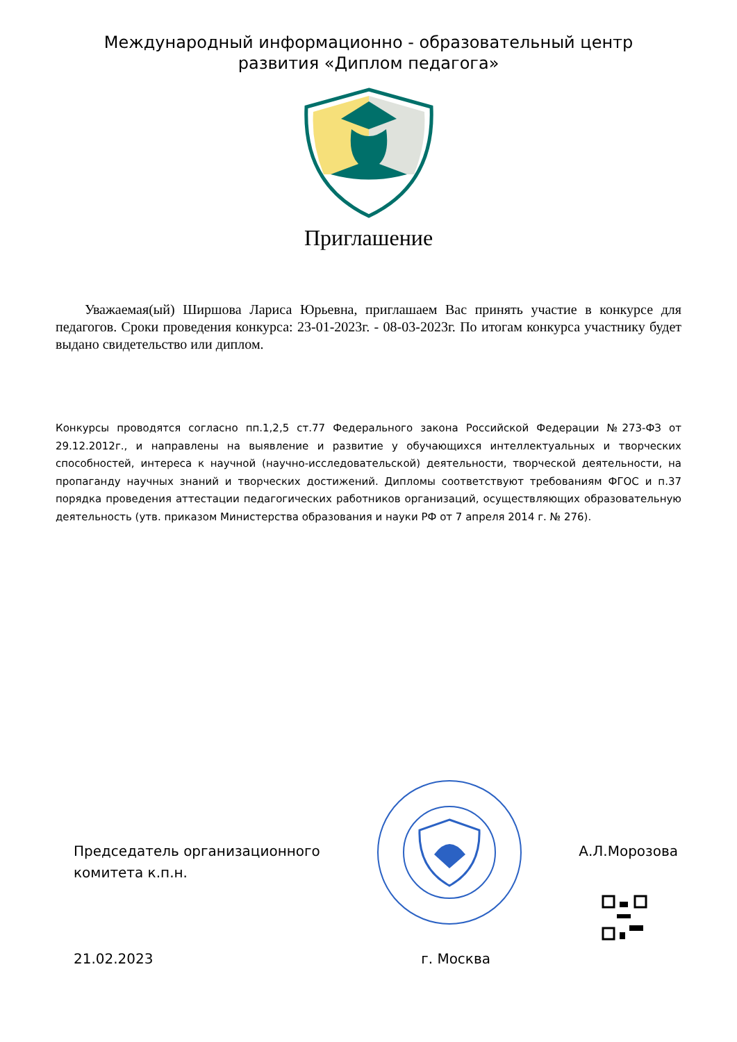Международный информационно - образовательный центр
развития «Диплом педагога»
Приглашение
Уважаемая(ый) Ширшова Лариса Юрьевна, приглашаем Вас принять участие в конкурсе для педагогов. Сроки проведения конкурса: 23-01-2023г. - 08-03-2023г. По итогам конкурса участнику будет выдано свидетельство или диплом.
Конкурсы проводятся согласно пп.1,2,5 ст.77 Федерального закона Российской Федерации №273-ФЗ от 29.12.2012г., и направлены на выявление и развитие у обучающихся интеллектуальных и творческих способностей, интереса к научной (научно-исследовательской) деятельности, творческой деятельности, на пропаганду научных знаний и творческих достижений. Дипломы соответствуют требованиям ФГОС и п.37 порядка проведения аттестации педагогических работников организаций, осуществляющих образовательную деятельность (утв. приказом Министерства образования и науки РФ от 7 апреля 2014 г. № 276).
Председатель организационного
комитета к.п.н.
А.Л.Морозова
21.02.2023 г. Москва